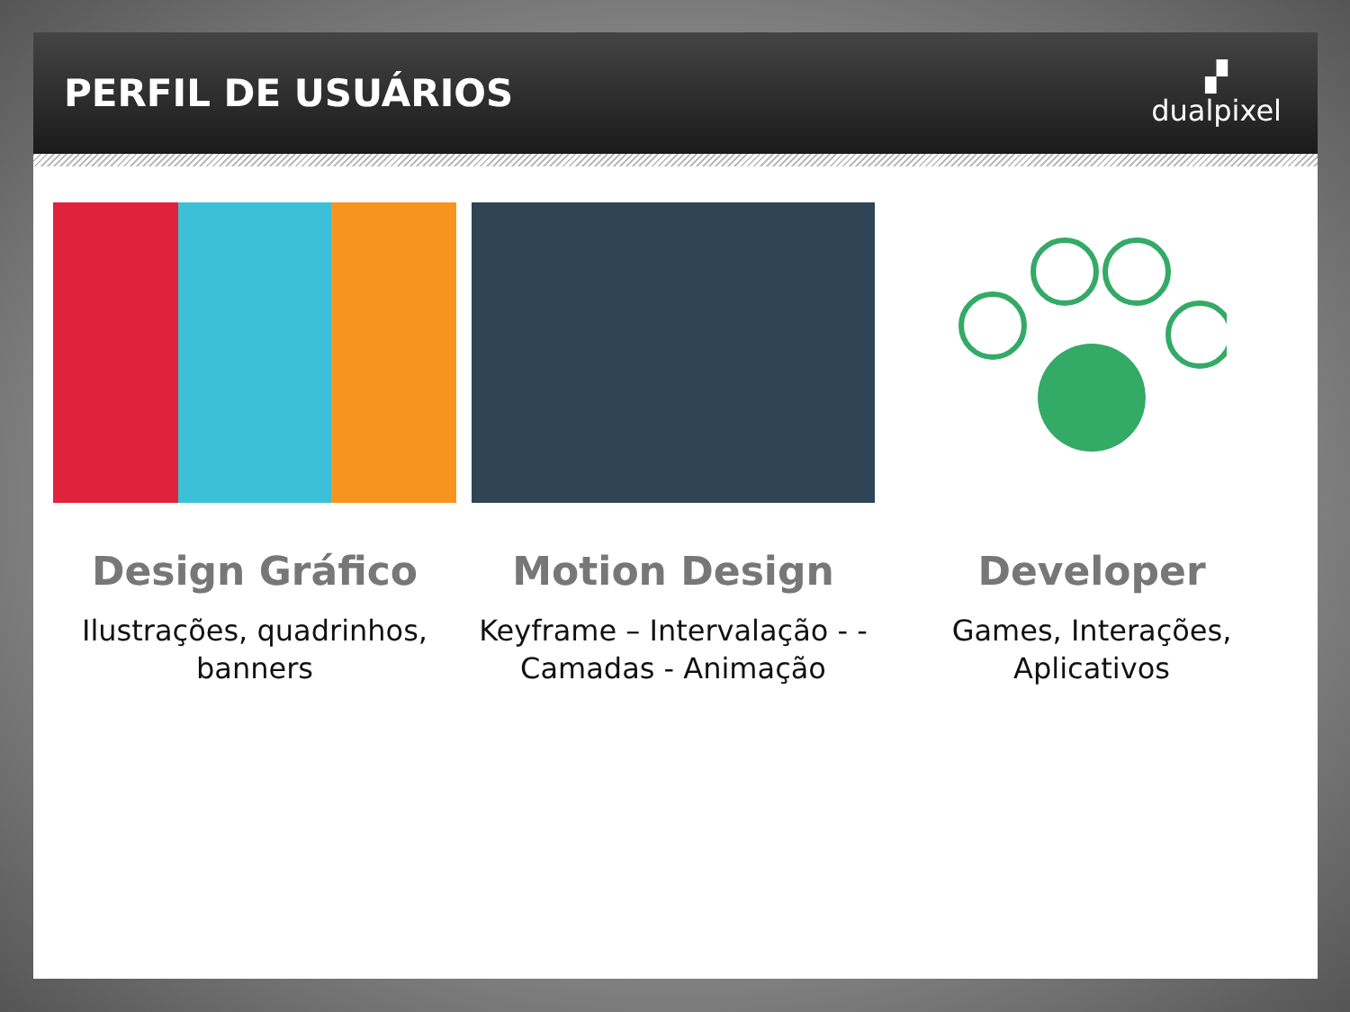PERFIL DE USUÁRIOS
▞
dualpixel
Design Gráfico
Ilustrações, quadrinhos, banners
Motion Design
Keyframe – Intervalação - - Camadas - Animação
Developer
Games, Interações, Aplicativos